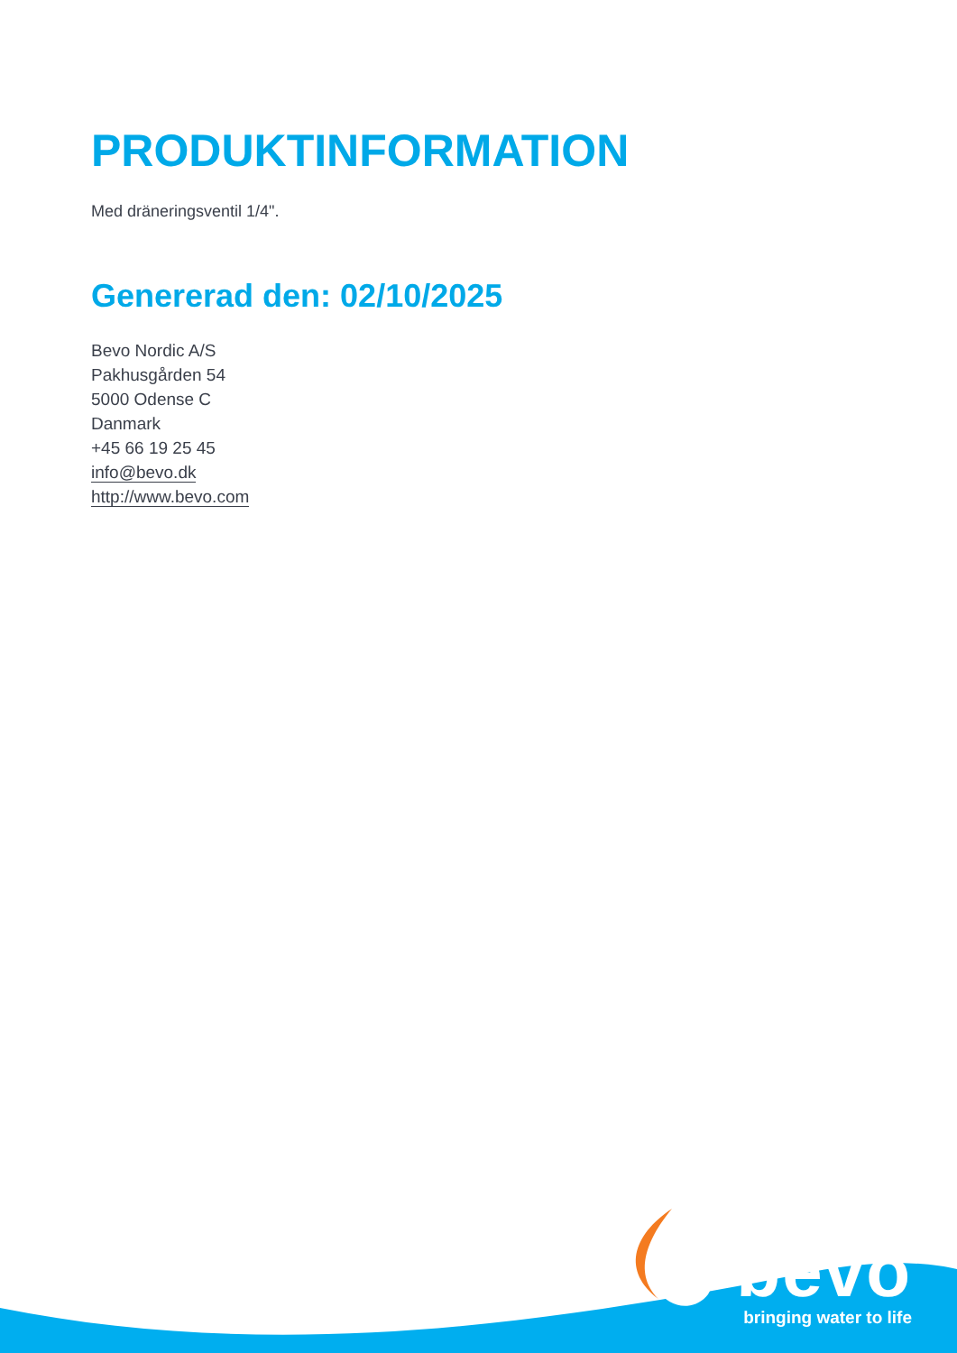PRODUKTINFORMATION
Med dräneringsventil 1/4".
Genererad den: 02/10/2025
Bevo Nordic A/S
Pakhusgården 54
5000 Odense C
Danmark
+45 66 19 25 45
info@bevo.dk
http://www.bevo.com
bevo
bringing water to life